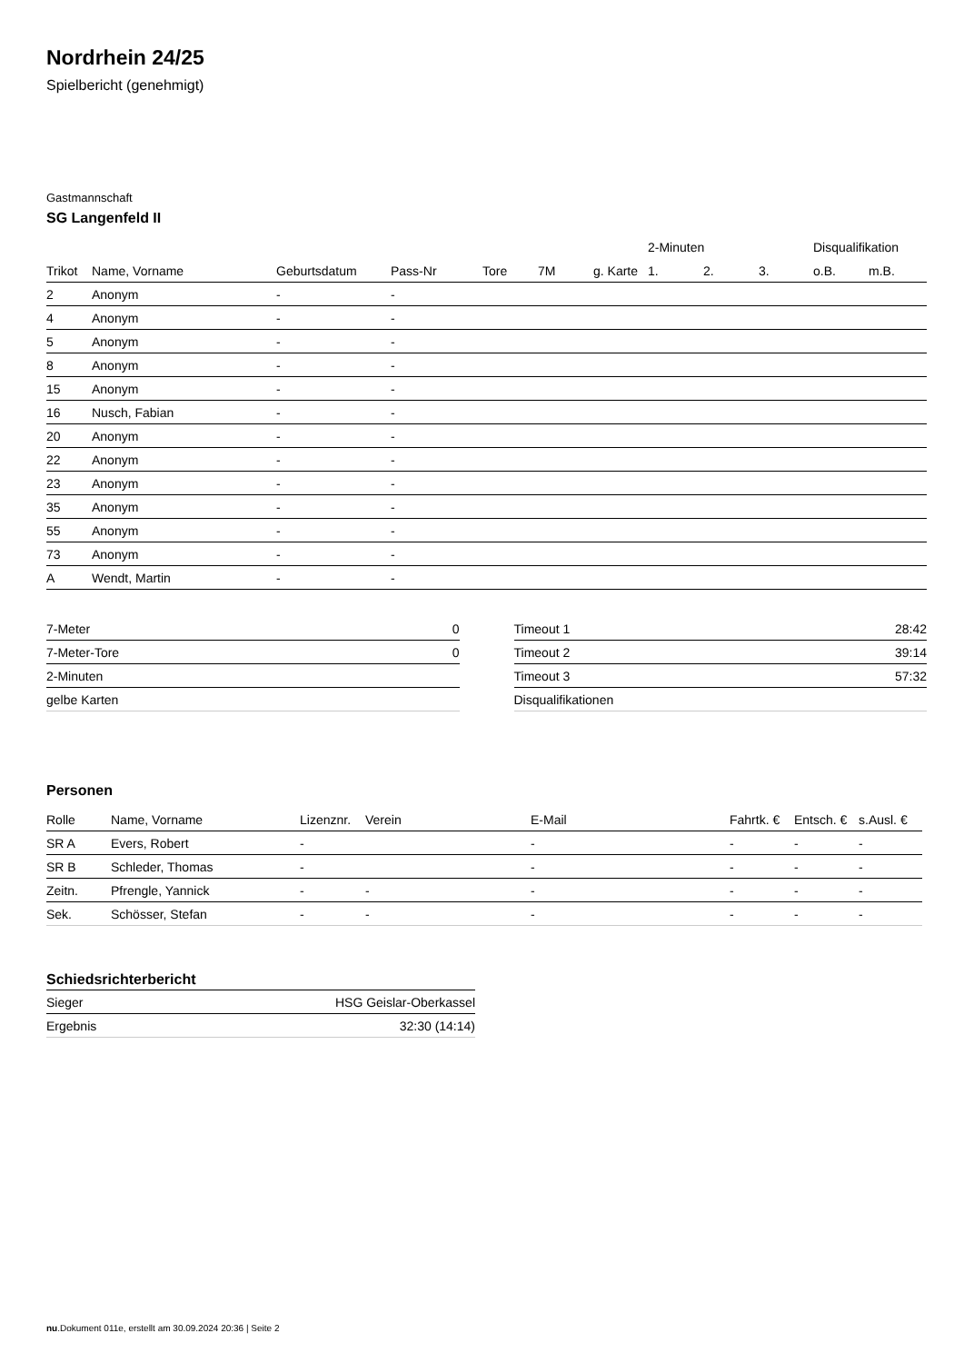Nordrhein 24/25
Spielbericht (genehmigt)
Gastmannschaft
SG Langenfeld II
| | | | | | | | 2-Minuten | | | Disqualifikation | |
| --- | --- | --- | --- | --- | --- | --- | --- | --- | --- | --- | --- |
| Trikot | Name, Vorname | Geburtsdatum | Pass-Nr | Tore | 7M | g. Karte | 1. | 2. | 3. | o.B. | m.B. |
| 2 | Anonym | - | - | | | | | | | | |
| 4 | Anonym | - | - | | | | | | | | |
| 5 | Anonym | - | - | | | | | | | | |
| 8 | Anonym | - | - | | | | | | | | |
| 15 | Anonym | - | - | | | | | | | | |
| 16 | Nusch, Fabian | - | - | | | | | | | | |
| 20 | Anonym | - | - | | | | | | | | |
| 22 | Anonym | - | - | | | | | | | | |
| 23 | Anonym | - | - | | | | | | | | |
| 35 | Anonym | - | - | | | | | | | | |
| 55 | Anonym | - | - | | | | | | | | |
| 73 | Anonym | - | - | | | | | | | | |
| A | Wendt, Martin | - | - | | | | | | | | |
| 7-Meter | 0 |
| 7-Meter-Tore | 0 |
| 2-Minuten | |
| gelbe Karten | |
| Timeout 1 | 28:42 |
| Timeout 2 | 39:14 |
| Timeout 3 | 57:32 |
| Disqualifikationen | |
Personen
| Rolle | Name, Vorname | Lizenznr. | Verein | E-Mail | Fahrtk. € | Entsch. € | s.Ausl. € |
| --- | --- | --- | --- | --- | --- | --- | --- |
| SR A | Evers, Robert | - | | - | - | - | - |
| SR B | Schleder, Thomas | - | | - | - | - | - |
| Zeitn. | Pfrengle, Yannick | - | - | - | - | - | - |
| Sek. | Schösser, Stefan | - | - | - | - | - | - |
Schiedsrichterbericht
| Sieger | HSG Geislar-Oberkassel |
| Ergebnis | 32:30 (14:14) |
nu.Dokument 011e, erstellt am 30.09.2024 20:36 | Seite 2